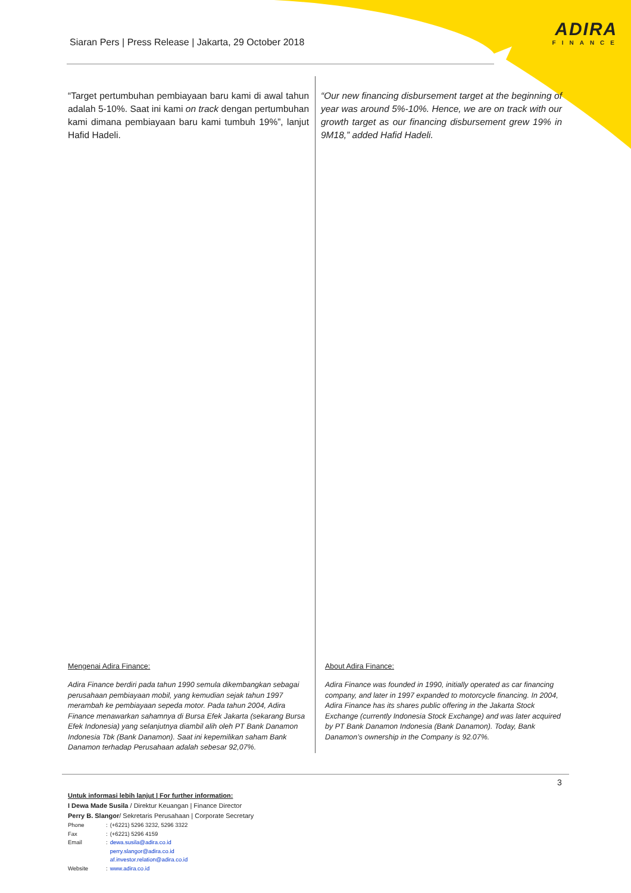Siaran Pers | Press Release | Jakarta, 29 October 2018
ADIRA
FINANCE
“Target pertumbuhan pembiayaan baru kami di awal tahun adalah 5-10%. Saat ini kami on track dengan pertumbuhan kami dimana pembiayaan baru kami tumbuh 19%”, lanjut Hafid Hadeli.
“Our new financing disbursement target at the beginning of year was around 5%-10%. Hence, we are on track with our growth target as our financing disbursement grew 19% in 9M18,” added Hafid Hadeli.
Mengenai Adira Finance: About Adira Finance:
Adira Finance berdiri pada tahun 1990 semula dikembangkan sebagai perusahaan pembiayaan mobil, yang kemudian sejak tahun 1997 merambah ke pembiayaan sepeda motor. Pada tahun 2004, Adira Finance menawarkan sahamnya di Bursa Efek Jakarta (sekarang Bursa Efek Indonesia) yang selanjutnya diambil alih oleh PT Bank Danamon Indonesia Tbk (Bank Danamon). Saat ini kepemilikan saham Bank Danamon terhadap Perusahaan adalah sebesar 92,07%.
Adira Finance was founded in 1990, initially operated as car financing company, and later in 1997 expanded to motorcycle financing. In 2004, Adira Finance has its shares public offering in the Jakarta Stock Exchange (currently Indonesia Stock Exchange) and was later acquired by PT Bank Danamon Indonesia (Bank Danamon). Today, Bank Danamon’s ownership in the Company is 92.07%.
3
Untuk informasi lebih lanjut | For further information:
I Dewa Made Susila / Direktur Keuangan | Finance Director
Perry B. Slangor/ Sekretaris Perusahaan | Corporate Secretary
| Phone | : | (+6221) 5296 3232, 5296 3322 |
| Fax | : | (+6221) 5296 4159 |
| Email | : | dewa.susila@adira.co.id |
| | | perry.slangor@adira.co.id |
| | | af.investor.relation@adira.co.id |
| Website | : | www.adira.co.id |